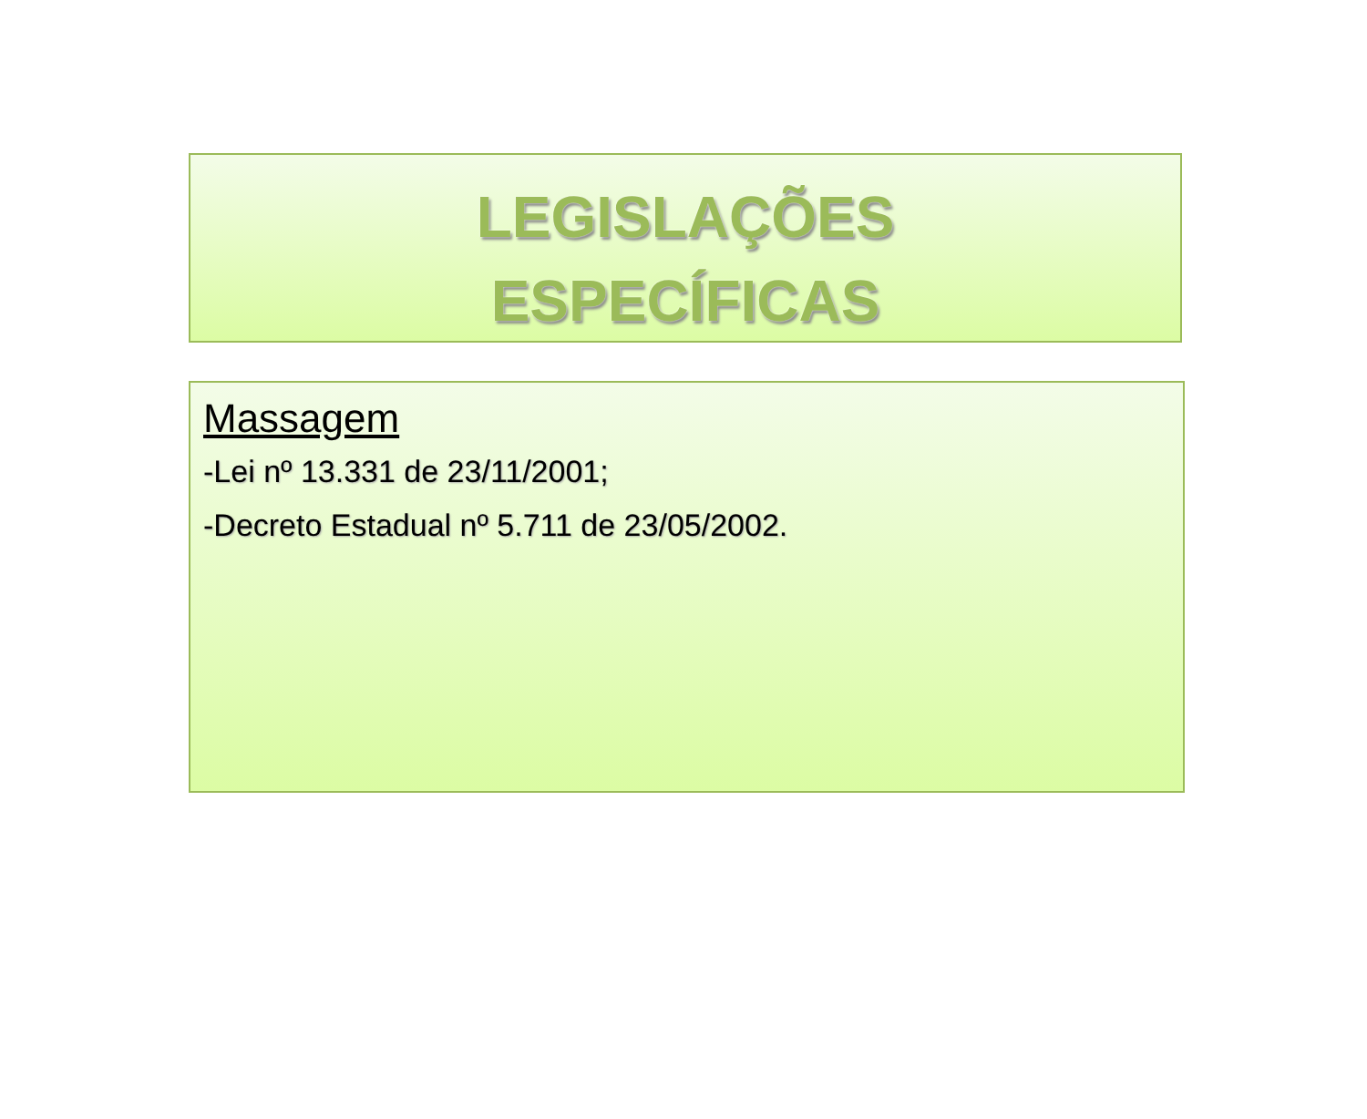LEGISLAÇÕES
ESPECÍFICAS
Massagem
-Lei nº 13.331 de 23/11/2001;
-Decreto Estadual nº 5.711 de 23/05/2002.